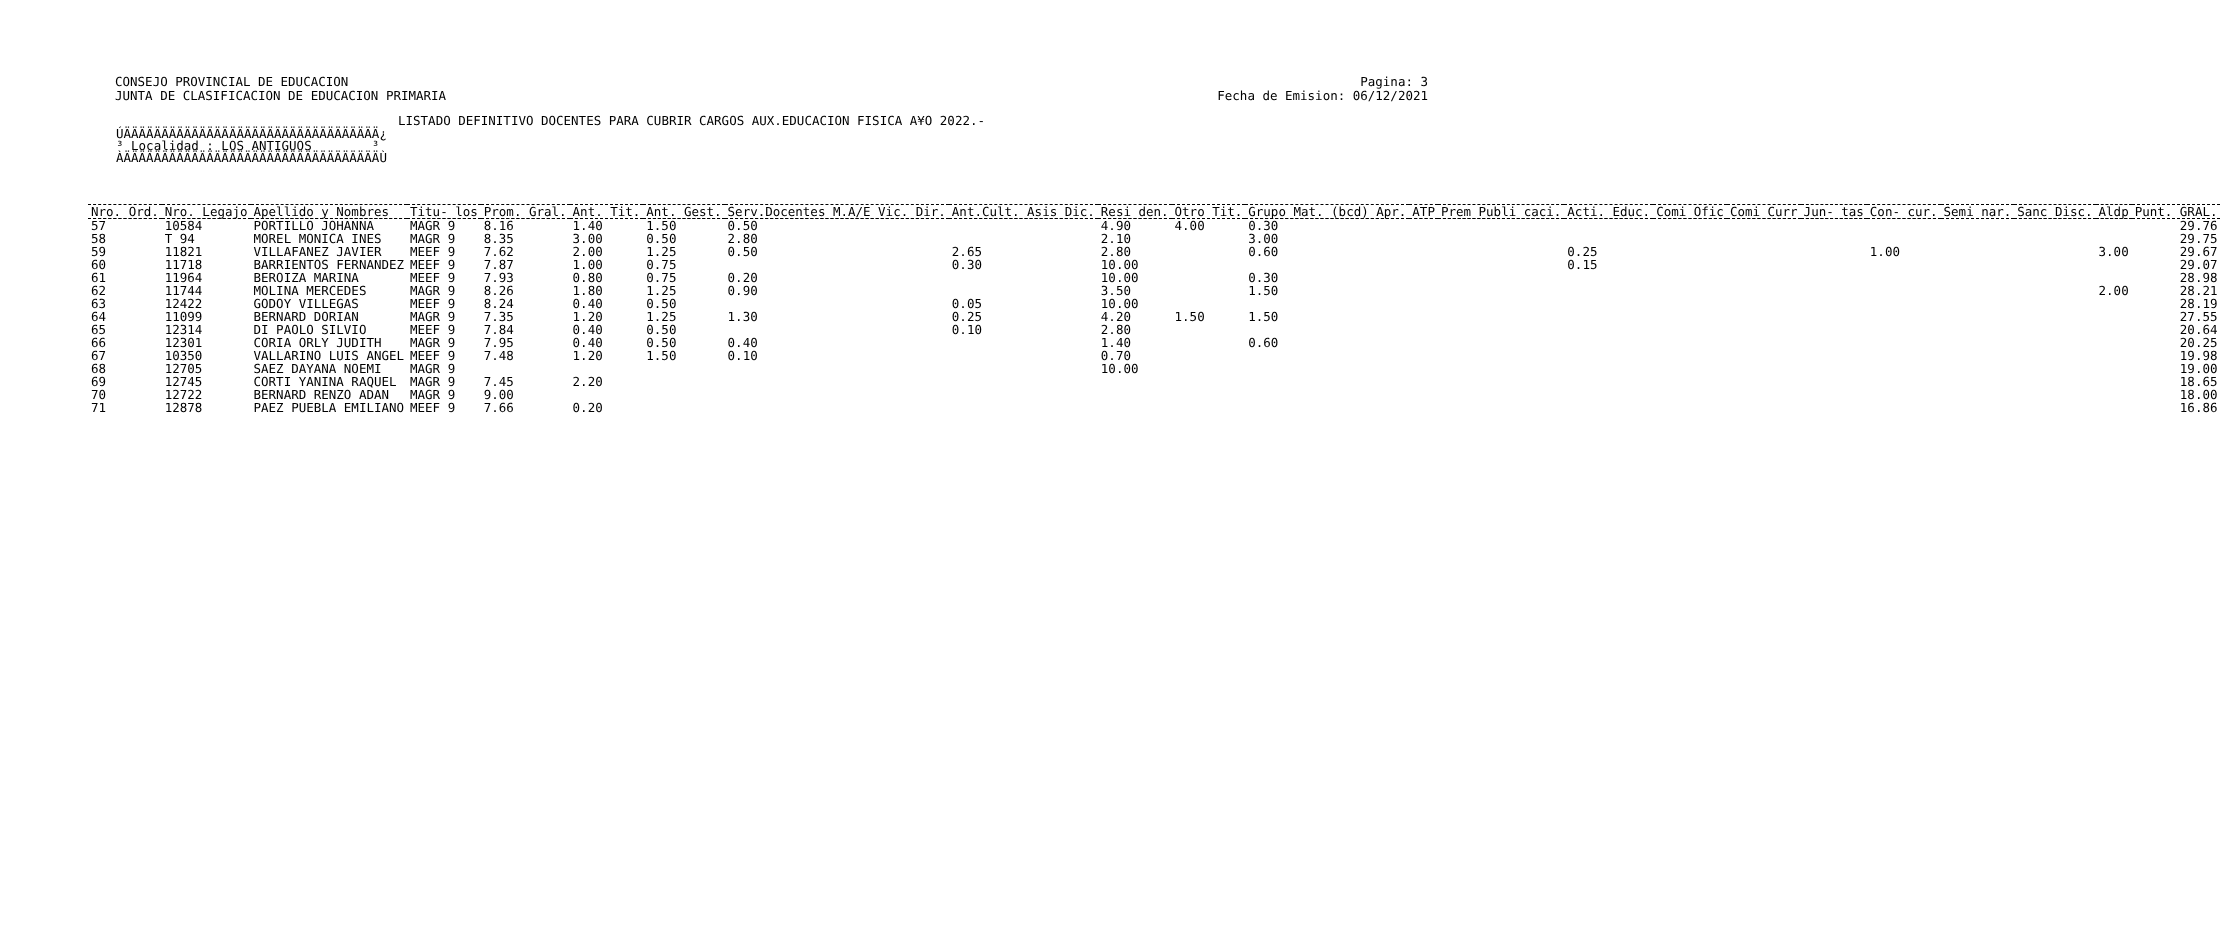CONSEJO PROVINCIAL DE EDUCACION
JUNTA DE CLASIFICACION DE EDUCACION PRIMARIA
Pagina: 3
Fecha de Emision: 06/12/2021
LISTADO DEFINITIVO DOCENTES PARA CUBRIR CARGOS AUX.EDUCACION FISICA A¥O 2022.-
ÚÄÄÄÄÄÄÄÄÄÄÄÄÄÄÄÄÄÄÄÄÄÄÄÄÄÄÄÄÄÄÄÄÄÄ¿
³ Localidad : LOS ANTIGUOS        ³
ÀÄÄÄÄÄÄÄÄÄÄÄÄÄÄÄÄÄÄÄÄÄÄÄÄÄÄÄÄÄÄÄÄÄÄÙ
| Nro. Ord. | Nro. Legajo | Apellido y Nombres | Titu- los | Prom. Gral. | Ant. Tit. | Ant. Gest. | Serv.Docentes M.A/E Vic. Dir. | Ant.Cult. Asis Dic. | Resi den. | Otro Tit. | Grupo Mat. (bcd) Apr. | ATP | Prem Publi caci. | Acti. Educ. | Comi Ofic | Comi Curr | Jun- tas | Con- cur. | Semi nar. | Sanc Disc. | Aldp | Punt. GRAL. |
| --- | --- | --- | --- | --- | --- | --- | --- | --- | --- | --- | --- | --- | --- | --- | --- | --- | --- | --- | --- | --- | --- | --- |
| 57 | 10584 | PORTILLO JOHANNA | MAGR 9 | 8.16 | 1.40 | 1.50 | 0.50 | | 4.90 | 4.00 | 0.30 | | | | | | | | | | | 29.76 |
| 58 | T 94 | MOREL MONICA INES | MAGR 9 | 8.35 | 3.00 | 0.50 | 2.80 | | 2.10 | | 3.00 | | | | | | | | | | | 29.75 |
| 59 | 11821 | VILLAFANEZ JAVIER | MEEF 9 | 7.62 | 2.00 | 1.25 | 0.50 | 2.65 | 2.80 | | 0.60 | | | 0.25 | | | | 1.00 | | | 3.00 | 29.67 |
| 60 | 11718 | BARRIENTOS FERNANDEZ | MEEF 9 | 7.87 | 1.00 | 0.75 | | 0.30 | 10.00 | | | | | 0.15 | | | | | | | | 29.07 |
| 61 | 11964 | BEROIZA MARINA | MEEF 9 | 7.93 | 0.80 | 0.75 | 0.20 | | 10.00 | | 0.30 | | | | | | | | | | | 28.98 |
| 62 | 11744 | MOLINA MERCEDES | MAGR 9 | 8.26 | 1.80 | 1.25 | 0.90 | | 3.50 | | 1.50 | | | | | | | | | | 2.00 | 28.21 |
| 63 | 12422 | GODOY VILLEGAS | MEEF 9 | 8.24 | 0.40 | 0.50 | | 0.05 | 10.00 | | | | | | | | | | | | | 28.19 |
| 64 | 11099 | BERNARD DORIAN | MAGR 9 | 7.35 | 1.20 | 1.25 | 1.30 | 0.25 | 4.20 | 1.50 | 1.50 | | | | | | | | | | | 27.55 |
| 65 | 12314 | DI PAOLO SILVIO | MEEF 9 | 7.84 | 0.40 | 0.50 | | 0.10 | 2.80 | | | | | | | | | | | | | 20.64 |
| 66 | 12301 | CORIA ORLY JUDITH | MAGR 9 | 7.95 | 0.40 | 0.50 | 0.40 | | 1.40 | | 0.60 | | | | | | | | | | | 20.25 |
| 67 | 10350 | VALLARINO LUIS ANGEL | MEEF 9 | 7.48 | 1.20 | 1.50 | 0.10 | | 0.70 | | | | | | | | | | | | | 19.98 |
| 68 | 12705 | SAEZ DAYANA NOEMI | MAGR 9 | | | | | | 10.00 | | | | | | | | | | | | | 19.00 |
| 69 | 12745 | CORTI YANINA RAQUEL | MAGR 9 | 7.45 | 2.20 | | | | | | | | | | | | | | | | | 18.65 |
| 70 | 12722 | BERNARD RENZO ADAN | MAGR 9 | 9.00 | | | | | | | | | | | | | | | | | | 18.00 |
| 71 | 12878 | PAEZ PUEBLA EMILIANO | MEEF 9 | 7.66 | 0.20 | | | | | | | | | | | | | | | | | 16.86 |